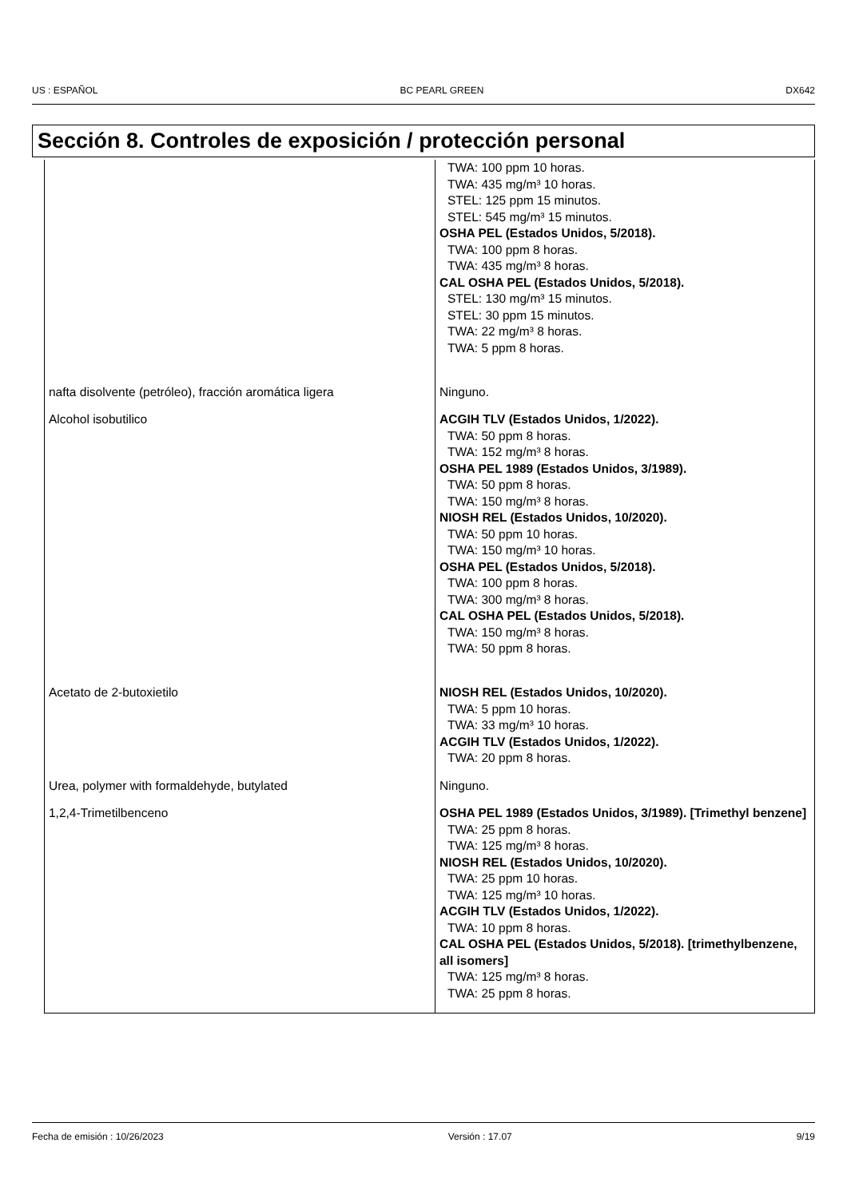US : ESPAÑOL BC PEARL GREEN DX642
Sección 8. Controles de exposición / protección personal
| | TWA: 100 ppm 10 horas. TWA: 435 mg/m³ 10 horas. STEL: 125 ppm 15 minutos. STEL: 545 mg/m³ 15 minutos. OSHA PEL (Estados Unidos, 5/2018). TWA: 100 ppm 8 horas. TWA: 435 mg/m³ 8 horas. CAL OSHA PEL (Estados Unidos, 5/2018). STEL: 130 mg/m³ 15 minutos. STEL: 30 ppm 15 minutos. TWA: 22 mg/m³ 8 horas. TWA: 5 ppm 8 horas. |
| nafta disolvente (petróleo), fracción aromática ligera | Ninguno. |
| Alcohol isobutilico | ACGIH TLV (Estados Unidos, 1/2022). TWA: 50 ppm 8 horas. TWA: 152 mg/m³ 8 horas. OSHA PEL 1989 (Estados Unidos, 3/1989). TWA: 50 ppm 8 horas. TWA: 150 mg/m³ 8 horas. NIOSH REL (Estados Unidos, 10/2020). TWA: 50 ppm 10 horas. TWA: 150 mg/m³ 10 horas. OSHA PEL (Estados Unidos, 5/2018). TWA: 100 ppm 8 horas. TWA: 300 mg/m³ 8 horas. CAL OSHA PEL (Estados Unidos, 5/2018). TWA: 150 mg/m³ 8 horas. TWA: 50 ppm 8 horas. |
| Acetato de 2-butoxietilo | NIOSH REL (Estados Unidos, 10/2020). TWA: 5 ppm 10 horas. TWA: 33 mg/m³ 10 horas. ACGIH TLV (Estados Unidos, 1/2022). TWA: 20 ppm 8 horas. |
| Urea, polymer with formaldehyde, butylated | Ninguno. |
| 1,2,4-Trimetilbenceno | OSHA PEL 1989 (Estados Unidos, 3/1989). [Trimethyl benzene] TWA: 25 ppm 8 horas. TWA: 125 mg/m³ 8 horas. NIOSH REL (Estados Unidos, 10/2020). TWA: 25 ppm 10 horas. TWA: 125 mg/m³ 10 horas. ACGIH TLV (Estados Unidos, 1/2022). TWA: 10 ppm 8 horas. CAL OSHA PEL (Estados Unidos, 5/2018). [trimethylbenzene, all isomers] TWA: 125 mg/m³ 8 horas. TWA: 25 ppm 8 horas. |
Fecha de emisión : 10/26/2023 Versión : 17.07 9/19